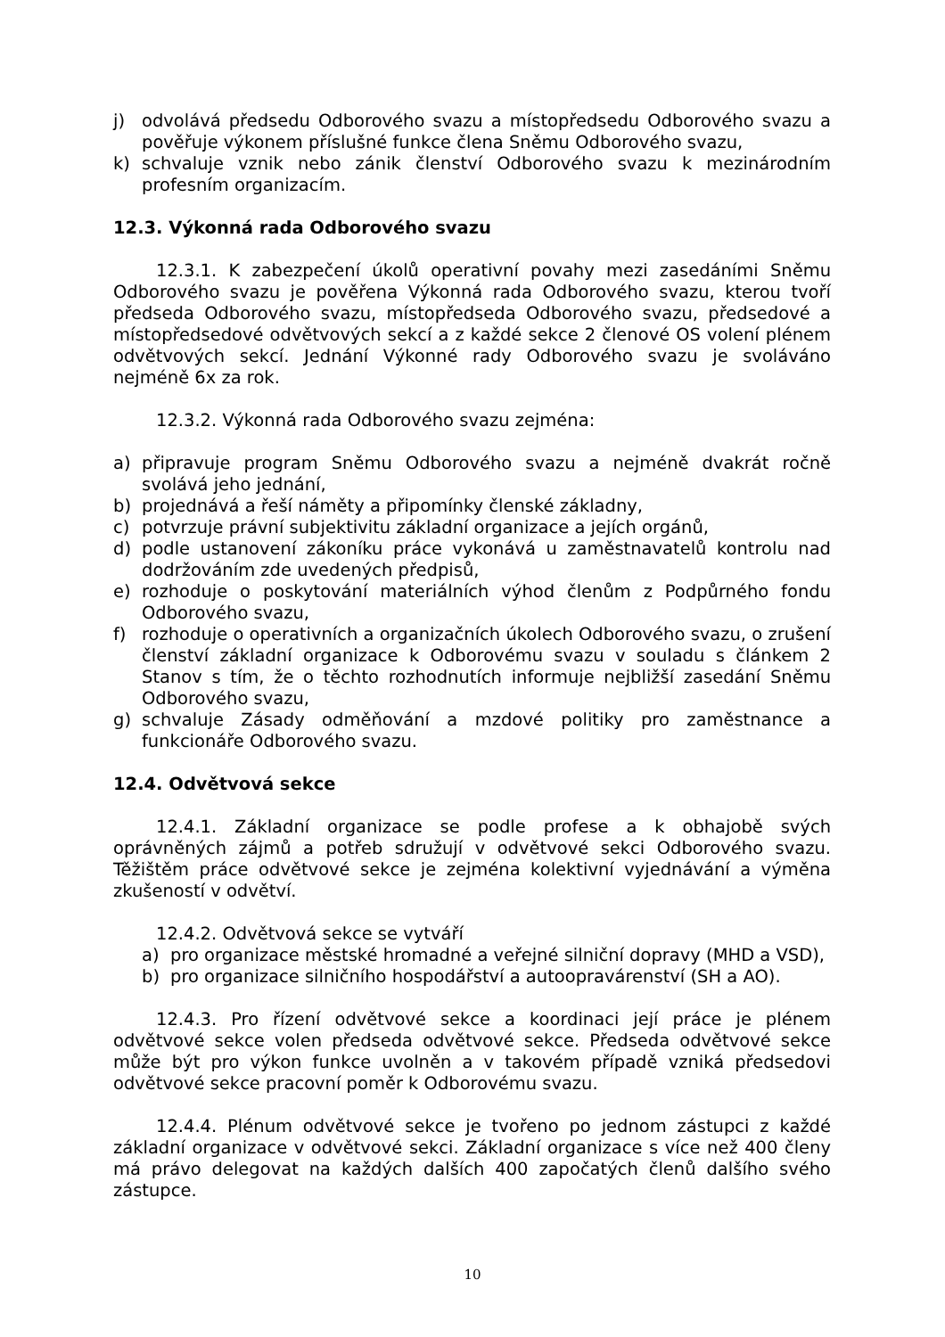j) odvolává předsedu Odborového svazu a místopředsedu Odborového svazu a pověřuje výkonem příslušné funkce člena Sněmu Odborového svazu,
k) schvaluje vznik nebo zánik členství Odborového svazu k mezinárodním profesním organizacím.
12.3. Výkonná rada Odborového svazu
12.3.1. K zabezpečení úkolů operativní povahy mezi zasedáními Sněmu Odborového svazu je pověřena Výkonná rada Odborového svazu, kterou tvoří předseda Odborového svazu, místopředseda Odborového svazu, předsedové a místopředsedové odvětvových sekcí a z každé sekce 2 členové OS volení plénem odvětvových sekcí. Jednání Výkonné rady Odborového svazu je svoláváno nejméně 6x za rok.
12.3.2. Výkonná rada Odborového svazu zejména:
a) připravuje program Sněmu Odborového svazu a nejméně dvakrát ročně svolává jeho jednání,
b) projednává a řeší náměty a připomínky členské základny,
c) potvrzuje právní subjektivitu základní organizace a jejích orgánů,
d) podle ustanovení zákoníku práce vykonává u zaměstnavatelů kontrolu nad dodržováním zde uvedených předpisů,
e) rozhoduje o poskytování materiálních výhod členům z Podpůrného fondu Odborového svazu,
f) rozhoduje o operativních a organizačních úkolech Odborového svazu, o zrušení členství základní organizace k Odborovému svazu v souladu s článkem 2 Stanov s tím, že o těchto rozhodnutích informuje nejbližší zasedání Sněmu Odborového svazu,
g) schvaluje Zásady odměňování a mzdové politiky pro zaměstnance a funkcionáře Odborového svazu.
12.4. Odvětvová sekce
12.4.1. Základní organizace se podle profese a k obhajobě svých oprávněných zájmů a potřeb sdružují v odvětvové sekci Odborového svazu. Těžištěm práce odvětvové sekce je zejména kolektivní vyjednávání a výměna zkušeností v odvětví.
12.4.2. Odvětvová sekce se vytváří
a) pro organizace městské hromadné a veřejné silniční dopravy (MHD a VSD),
b) pro organizace silničního hospodářství a autoopravárenství (SH a AO).
12.4.3. Pro řízení odvětvové sekce a koordinaci její práce je plénem odvětvové sekce volen předseda odvětvové sekce. Předseda odvětvové sekce může být pro výkon funkce uvolněn a v takovém případě vzniká předsedovi odvětvové sekce pracovní poměr k Odborovému svazu.
12.4.4. Plénum odvětvové sekce je tvořeno po jednom zástupci z každé základní organizace v odvětvové sekci. Základní organizace s více než 400 členy má právo delegovat na každých dalších 400 započatých členů dalšího svého zástupce.
10